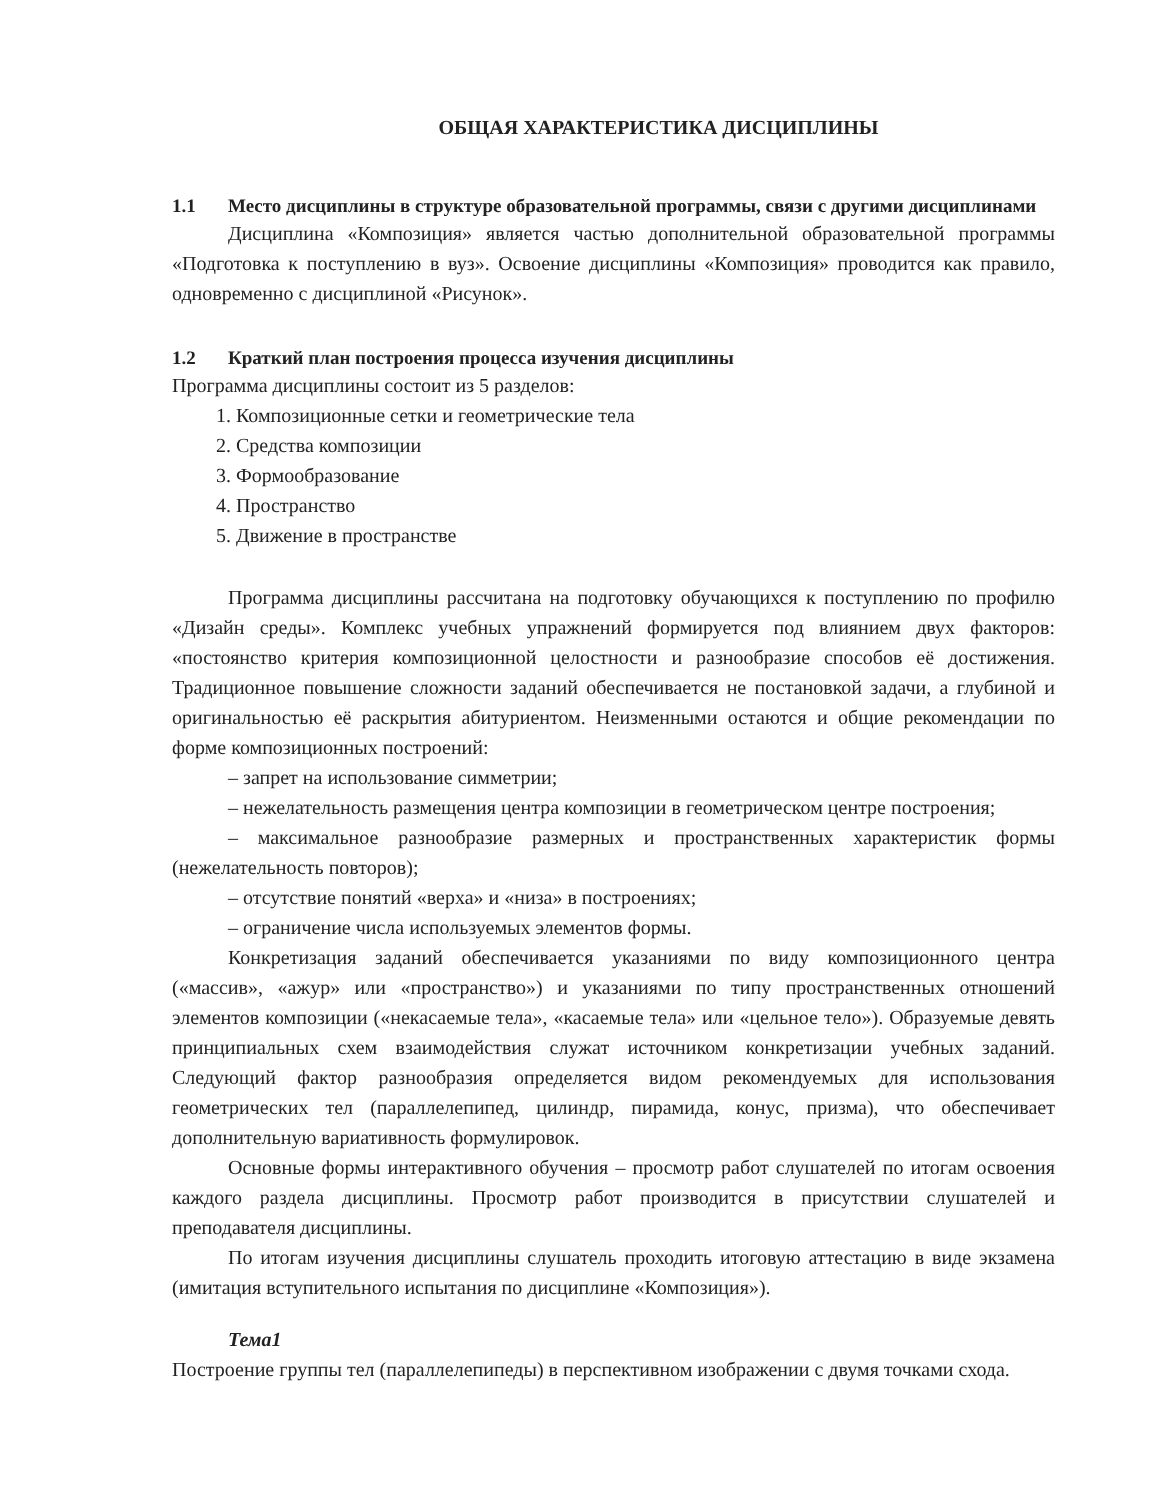ОБЩАЯ ХАРАКТЕРИСТИКА ДИСЦИПЛИНЫ
1.1 Место дисциплины в структуре образовательной программы, связи с другими дисциплинами
Дисциплина «Композиция» является частью дополнительной образовательной программы «Подготовка к поступлению в вуз». Освоение дисциплины «Композиция» проводится как правило, одновременно с дисциплиной «Рисунок».
1.2 Краткий план построения процесса изучения дисциплины
Программа дисциплины состоит из 5 разделов:
1. Композиционные сетки и геометрические тела
2. Средства композиции
3. Формообразование
4. Пространство
5. Движение в пространстве
Программа дисциплины рассчитана на подготовку обучающихся к поступлению по профилю «Дизайн среды». Комплекс учебных упражнений формируется под влиянием двух факторов: «постоянство критерия композиционной целостности и разнообразие способов её достижения. Традиционное повышение сложности заданий обеспечивается не постановкой задачи, а глубиной и оригинальностью её раскрытия абитуриентом. Неизменными остаются и общие рекомендации по форме композиционных построений:
– запрет на использование симметрии;
– нежелательность размещения центра композиции в геометрическом центре построения;
– максимальное разнообразие размерных и пространственных характеристик формы (нежелательность повторов);
– отсутствие понятий «верха» и «низа» в построениях;
– ограничение числа используемых элементов формы.
Конкретизация заданий обеспечивается указаниями по виду композиционного центра («массив», «ажур» или «пространство») и указаниями по типу пространственных отношений элементов композиции («некасаемые тела», «касаемые тела» или «цельное тело»). Образуемые девять принципиальных схем взаимодействия служат источником конкретизации учебных заданий. Следующий фактор разнообразия определяется видом рекомендуемых для использования геометрических тел (параллелепипед, цилиндр, пирамида, конус, призма), что обеспечивает дополнительную вариативность формулировок.
Основные формы интерактивного обучения – просмотр работ слушателей по итогам освоения каждого раздела дисциплины. Просмотр работ производится в присутствии слушателей и преподавателя дисциплины.
По итогам изучения дисциплины слушатель проходить итоговую аттестацию в виде экзамена (имитация вступительного испытания по дисциплине «Композиция»).
Тема1
Построение группы тел (параллелепипеды) в перспективном изображении с двумя точками схода.